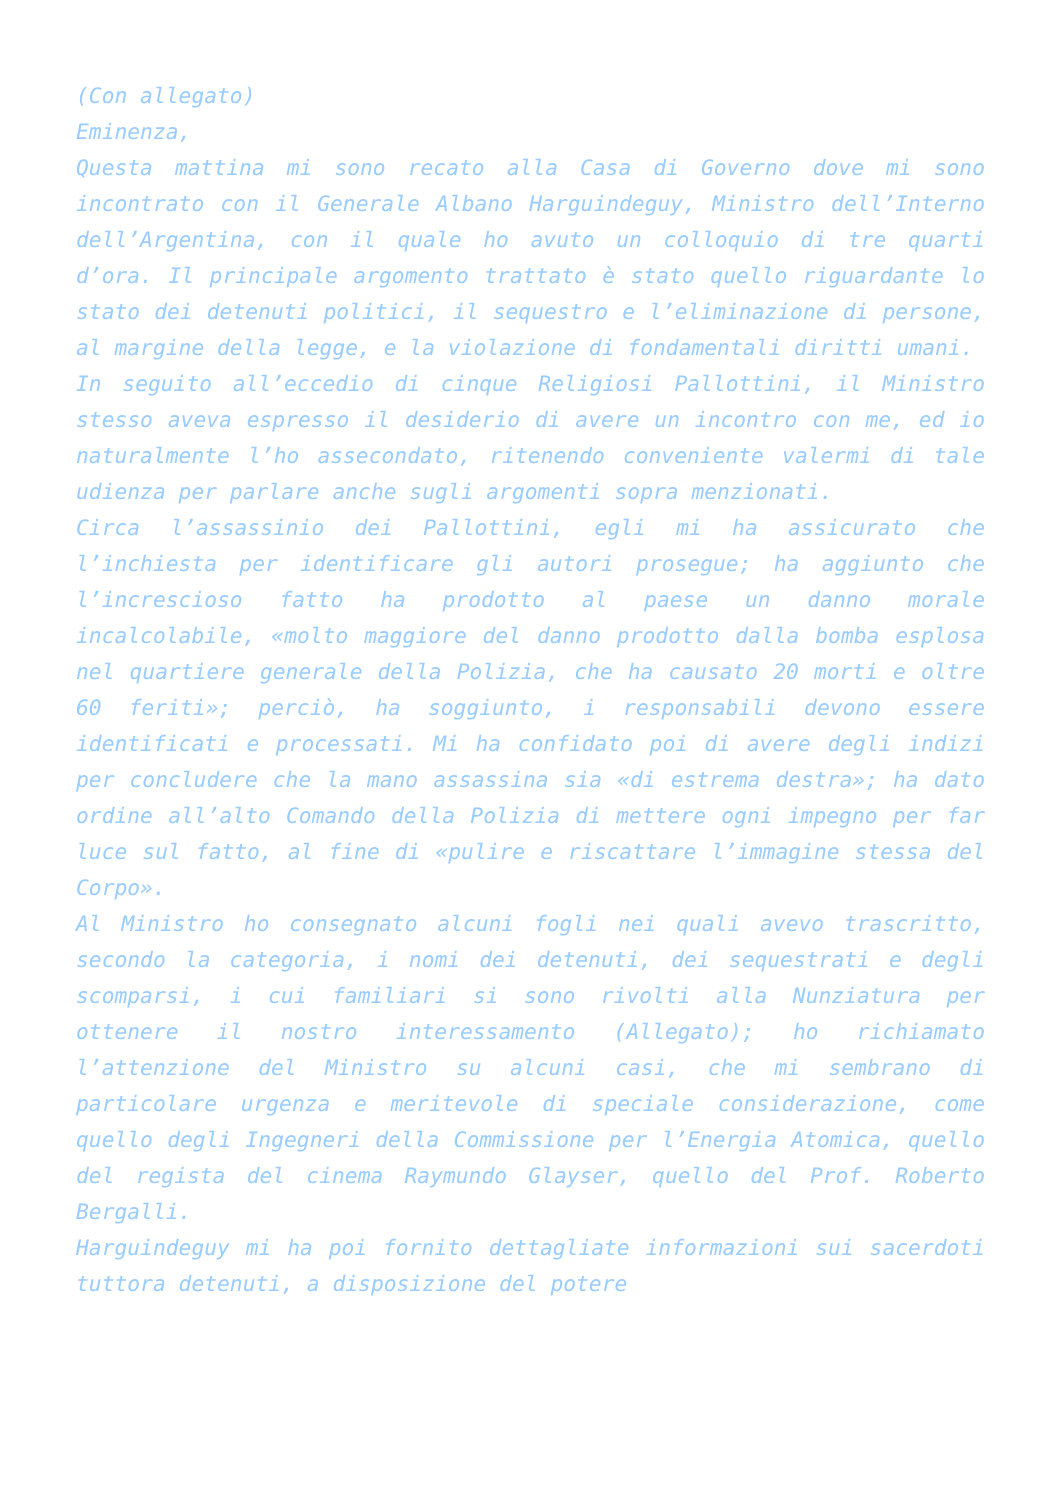(Con allegato)
Eminenza,
Questa mattina mi sono recato alla Casa di Governo dove mi sono incontrato con il Generale Albano Harguindeguy, Ministro dell’Interno dell’Argentina, con il quale ho avuto un colloquio di tre quarti d’ora. Il principale argomento trattato è stato quello riguardante lo stato dei detenuti politici, il sequestro e l’eliminazione di persone, al margine della legge, e la violazione di fondamentali diritti umani.
In seguito all’eccedio di cinque Religiosi Pallottini, il Ministro stesso aveva espresso il desiderio di avere un incontro con me, ed io naturalmente l’ho assecondato, ritenendo conveniente valermi di tale udienza per parlare anche sugli argomenti sopra menzionati.
Circa l’assassinio dei Pallottini, egli mi ha assicurato che l’inchiesta per identificare gli autori prosegue; ha aggiunto che l’increscioso fatto ha prodotto al paese un danno morale incalcolabile, «molto maggiore del danno prodotto dalla bomba esplosa nel quartiere generale della Polizia, che ha causato 20 morti e oltre 60 feriti»; perciò, ha soggiunto, i responsabili devono essere identificati e processati. Mi ha confidato poi di avere degli indizi per concludere che la mano assassina sia «di estrema destra»; ha dato ordine all’alto Comando della Polizia di mettere ogni impegno per far luce sul fatto, al fine di «pulire e riscattare l’immagine stessa del Corpo».
Al Ministro ho consegnato alcuni fogli nei quali avevo trascritto, secondo la categoria, i nomi dei detenuti, dei sequestrati e degli scomparsi, i cui familiari si sono rivolti alla Nunziatura per ottenere il nostro interessamento (Allegato); ho richiamato l’attenzione del Ministro su alcuni casi, che mi sembrano di particolare urgenza e meritevole di speciale considerazione, come quello degli Ingegneri della Commissione per l’Energia Atomica, quello del regista del cinema Raymundo Glayser, quello del Prof. Roberto Bergalli.
Harguindeguy mi ha poi fornito dettagliate informazioni sui sacerdoti tuttora detenuti, a disposizione del potere